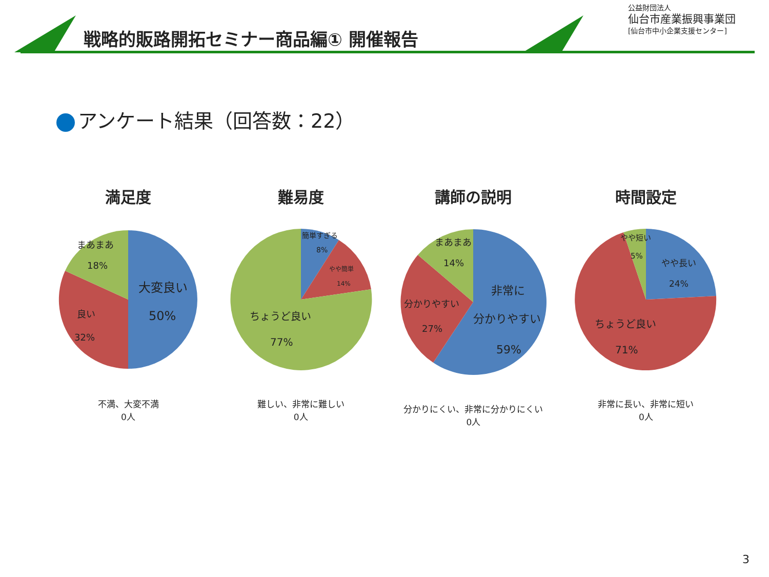戦略的販路開拓セミナー商品編① 開催報告
公益財団法人
仙台市産業振興事業団
[仙台市中小企業支援センター]
アンケート結果（回答数：22）
満足度
まあまあ
18%
大変良い
50%
良い
32%
不満、大変不満
0人
難易度
簡単すぎる
8%
やや簡単
14%
ちょうど良い
77%
難しい、非常に難しい
0人
講師の説明
まあまあ
14%
分かりやすい
27%
非常に
分かりやすい
59%
分かりにくい、非常に分かりにくい
0人
時間設定
やや短い
5%
やや長い
24%
ちょうど良い
71%
非常に長い、非常に短い
0人
3